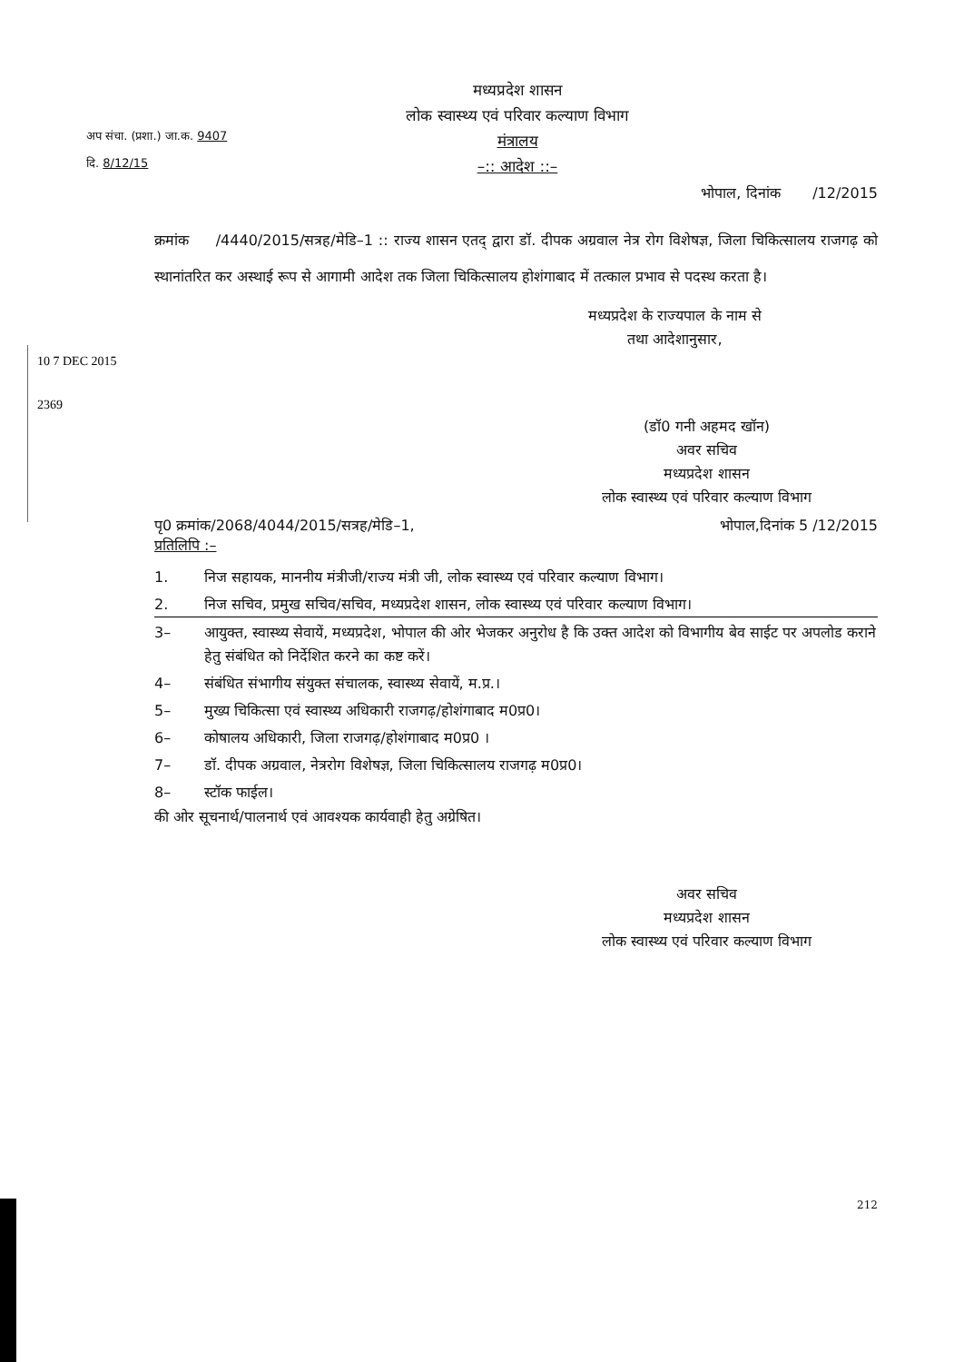अप संचा. (प्रशा.) जा.क. 9407
दि. 8/12/15
मध्यप्रदेश शासन
लोक स्वास्थ्य एवं परिवार कल्याण विभाग
मंत्रालय
–:: आदेश ::–
भोपाल, दिनांक /12/2015
क्रमांक /4440/2015/सत्रह/मेडि–1 :: राज्य शासन एतद् द्वारा डॉ. दीपक अग्रवाल नेत्र रोग विशेषज्ञ, जिला चिकित्सालय राजगढ़ को स्थानांतरित कर अस्थाई रूप से आगामी आदेश तक जिला चिकित्सालय होशंगाबाद में तत्काल प्रभाव से पदस्थ करता है।
मध्यप्रदेश के राज्यपाल के नाम से
तथा आदेशानुसार,
(डॉ0 गनी अहमद खॉन)
अवर सचिव
मध्यप्रदेश शासन
लोक स्वास्थ्य एवं परिवार कल्याण विभाग
पृ0 क्रमांक/2068/4044/2015/सत्रह/मेडि–1, भोपाल,दिनांक 5 /12/2015
प्रतिलिपि :–
1. निज सहायक, माननीय मंत्रीजी/राज्य मंत्री जी, लोक स्वास्थ्य एवं परिवार कल्याण विभाग।
2. निज सचिव, प्रमुख सचिव/सचिव, मध्यप्रदेश शासन, लोक स्वास्थ्य एवं परिवार कल्याण विभाग।
3– आयुक्त, स्वास्थ्य सेवायें, मध्यप्रदेश, भोपाल की ओर भेजकर अनुरोध है कि उक्त आदेश को विभागीय बेव साईट पर अपलोड कराने हेतु संबंधित को निर्देशित करने का कष्ट करें।
4– संबंधित संभागीय संयुक्त संचालक, स्वास्थ्य सेवायें, म.प्र.।
5– मुख्य चिकित्सा एवं स्वास्थ्य अधिकारी राजगढ़/होशंगाबाद म0प्र0।
6– कोषालय अधिकारी, जिला राजगढ़/होशंगाबाद म0प्र0 ।
7– डॉ. दीपक अग्रवाल, नेत्ररोग विशेषज्ञ, जिला चिकित्सालय राजगढ़ म0प्र0।
8– स्टॉक फाईल।
की ओर सूचनार्थ/पालनार्थ एवं आवश्यक कार्यवाही हेतु अग्रेषित।
अवर सचिव
मध्यप्रदेश शासन
लोक स्वास्थ्य एवं परिवार कल्याण विभाग
212
10 7 DEC 2015
2369